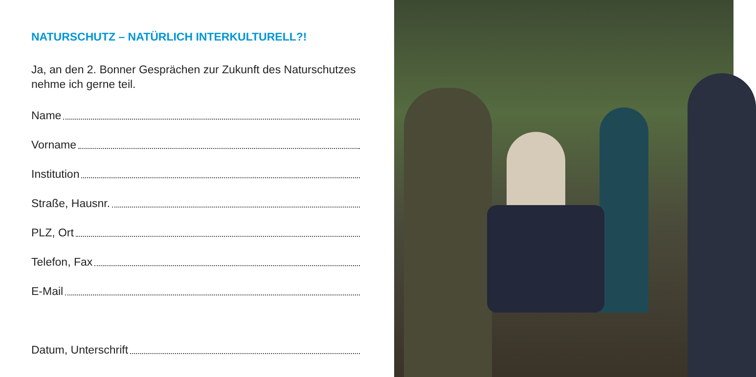NATURSCHUTZ – NATÜRLICH INTERKULTURELL?!
Ja, an den 2. Bonner Gesprächen zur Zukunft des Naturschutzes nehme ich gerne teil.
Name
Vorname
Institution
Straße, Hausnr.
PLZ, Ort
Telefon, Fax
E-Mail
Datum, Unterschrift